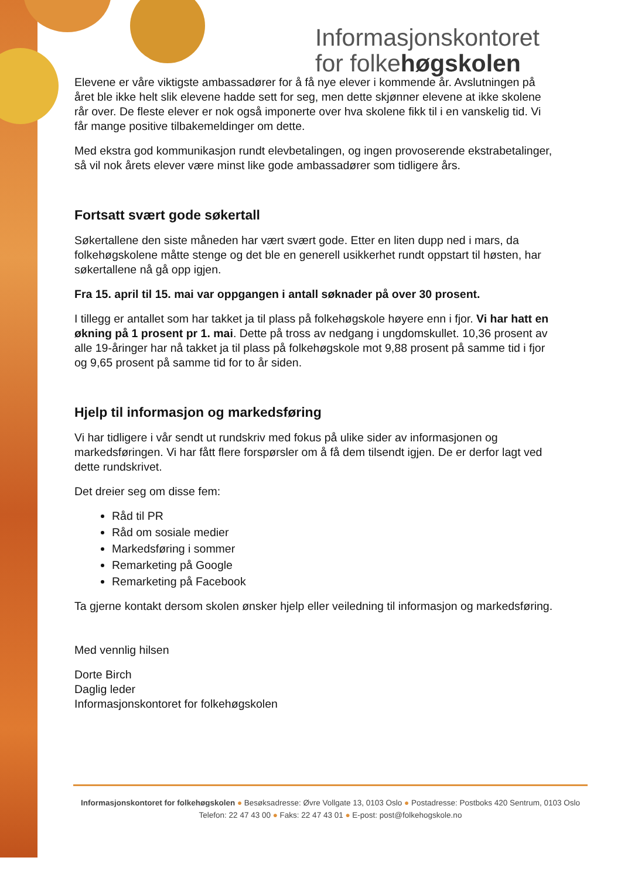Informasjonskontoret
for folkehøgskolen
Elevene er våre viktigste ambassadører for å få nye elever i kommende år. Avslutningen på året ble ikke helt slik elevene hadde sett for seg, men dette skjønner elevene at ikke skolene rår over. De fleste elever er nok også imponerte over hva skolene fikk til i en vanskelig tid. Vi får mange positive tilbakemeldinger om dette.
Med ekstra god kommunikasjon rundt elevbetalingen, og ingen provoserende ekstrabetalinger, så vil nok årets elever være minst like gode ambassadører som tidligere års.
Fortsatt svært gode søkertall
Søkertallene den siste måneden har vært svært gode. Etter en liten dupp ned i mars, da folkehøgskolene måtte stenge og det ble en generell usikkerhet rundt oppstart til høsten, har søkertallene nå gå opp igjen.
Fra 15. april til 15. mai var oppgangen i antall søknader på over 30 prosent.
I tillegg er antallet som har takket ja til plass på folkehøgskole høyere enn i fjor. Vi har hatt en økning på 1 prosent pr 1. mai. Dette på tross av nedgang i ungdomskullet. 10,36 prosent av alle 19-åringer har nå takket ja til plass på folkehøgskole mot 9,88 prosent på samme tid i fjor og 9,65 prosent på samme tid for to år siden.
Hjelp til informasjon og markedsføring
Vi har tidligere i vår sendt ut rundskriv med fokus på ulike sider av informasjonen og markedsføringen. Vi har fått flere forspørsler om å få dem tilsendt igjen. De er derfor lagt ved dette rundskrivet.
Det dreier seg om disse fem:
Råd til PR
Råd om sosiale medier
Markedsføring i sommer
Remarketing på Google
Remarketing på Facebook
Ta gjerne kontakt dersom skolen ønsker hjelp eller veiledning til informasjon og markedsføring.
Med vennlig hilsen
Dorte Birch
Daglig leder
Informasjonskontoret for folkehøgskolen
Informasjonskontoret for folkehøgskolen ● Besøksadresse: Øvre Vollgate 13, 0103 Oslo ● Postadresse: Postboks 420 Sentrum, 0103 Oslo
Telefon: 22 47 43 00 ● Faks: 22 47 43 01 ● E-post: post@folkehogskole.no